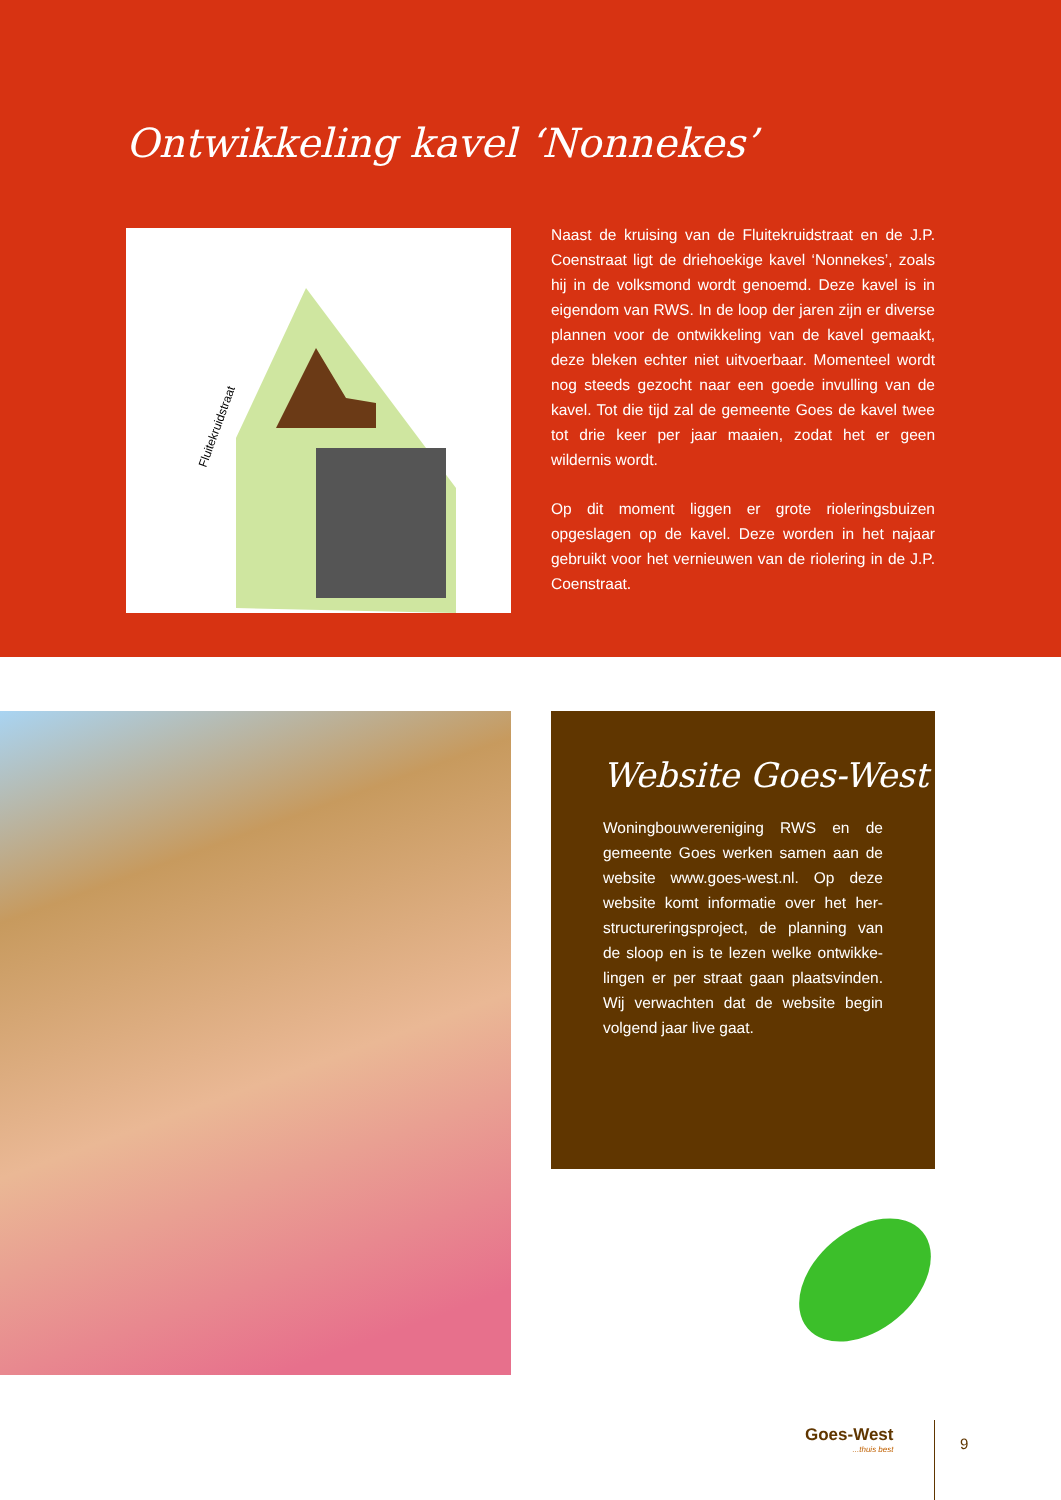Ontwikkeling kavel ‘Nonnekes’
Fluitekruidstraat
Naast de kruising van de Fluitekruidstraat en de J.P. Coenstraat ligt de driehoekige kavel ‘Nonnekes’, zoals hij in de volksmond wordt genoemd. Deze kavel is in eigendom van RWS. In de loop der jaren zijn er diverse plannen voor de ontwikkeling van de kavel gemaakt, deze bleken echter niet uitvoerbaar. Momenteel wordt nog steeds gezocht naar een goede invulling van de kavel. Tot die tijd zal de gemeente Goes de kavel twee tot drie keer per jaar maaien, zodat het er geen wildernis wordt.
Op dit moment liggen er grote rioleringsbuizen opgeslagen op de kavel. Deze worden in het najaar gebruikt voor het vernieuwen van de riolering in de J.P. Coenstraat.
Website Goes-West
Woningbouwvereniging RWS en de gemeente Goes werken samen aan de website www.goes-west.nl. Op deze website komt informatie over het her-structureringsproject, de planning van de sloop en is te lezen welke ontwikke-lingen er per straat gaan plaatsvinden. Wij verwachten dat de website begin volgend jaar live gaat.
Goes-West...thuis best 9